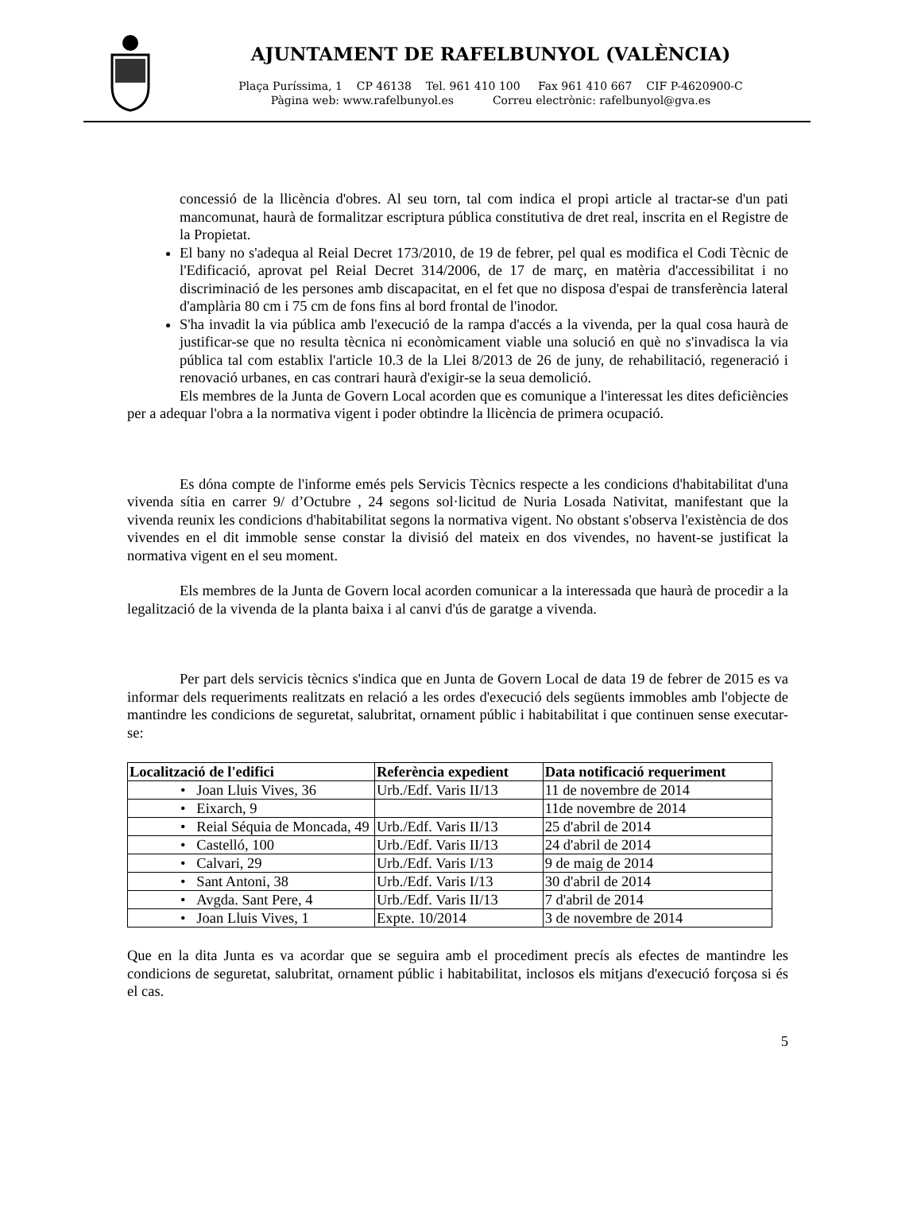AJUNTAMENT DE RAFELBUNYOL (VALÈNCIA)
Plaça Puríssima, 1 CP 46138 Tel. 961 410 100 Fax 961 410 667 CIF P-4620900-C
Pàgina web: www.rafelbunyol.es Correu electrònic: rafelbunyol@gva.es
concessió de la llicència d'obres. Al seu torn, tal com indica el propi article al tractar-se d'un pati mancomunat, haurà de formalitzar escriptura pública constitutiva de dret real, inscrita en el Registre de la Propietat.
El bany no s'adequa al Reial Decret 173/2010, de 19 de febrer, pel qual es modifica el Codi Tècnic de l'Edificació, aprovat pel Reial Decret 314/2006, de 17 de març, en matèria d'accessibilitat i no discriminació de les persones amb discapacitat, en el fet que no disposa d'espai de transferència lateral d'amplària 80 cm i 75 cm de fons fins al bord frontal de l'inodor.
S'ha invadit la via pública amb l'execució de la rampa d'accés a la vivenda, per la qual cosa haurà de justificar-se que no resulta tècnica ni econòmicament viable una solució en què no s'invadisca la via pública tal com establix l'article 10.3 de la Llei 8/2013 de 26 de juny, de rehabilitació, regeneració i renovació urbanes, en cas contrari haurà d'exigir-se la seua demolició.
Els membres de la Junta de Govern Local acorden que es comunique a l'interessat les dites deficiències per a adequar l'obra a la normativa vigent i poder obtindre la llicència de primera ocupació.
Es dóna compte de l'informe emés pels Servicis Tècnics respecte a les condicions d'habitabilitat d'una vivenda sítia en carrer 9/ d’Octubre , 24 segons sol·licitud de Nuria Losada Nativitat, manifestant que la vivenda reunix les condicions d'habitabilitat segons la normativa vigent. No obstant s'observa l'existència de dos vivendes en el dit immoble sense constar la divisió del mateix en dos vivendes, no havent-se justificat la normativa vigent en el seu moment.
Els membres de la Junta de Govern local acorden comunicar a la interessada que haurà de procedir a la legalització de la vivenda de la planta baixa i al canvi d'ús de garatge a vivenda.
Per part dels servicis tècnics s'indica que en Junta de Govern Local de data 19 de febrer de 2015 es va informar dels requeriments realitzats en relació a les ordes d'execució dels següents immobles amb l'objecte de mantindre les condicions de seguretat, salubritat, ornament públic i habitabilitat i que continuen sense executar-se:
| Localització de l'edifici | Referència expedient | Data notificació requeriment |
| --- | --- | --- |
| • Joan Lluis Vives, 36 | Urb./Edf. Varis II/13 | 11 de novembre de 2014 |
| • Eixarch, 9 | | 11de novembre de 2014 |
| • Reial Séquia de Moncada, 49 | Urb./Edf. Varis II/13 | 25 d'abril de 2014 |
| • Castelló, 100 | Urb./Edf. Varis II/13 | 24 d'abril de 2014 |
| • Calvari, 29 | Urb./Edf. Varis I/13 | 9 de maig de 2014 |
| • Sant Antoni, 38 | Urb./Edf. Varis I/13 | 30 d'abril de 2014 |
| • Avgda. Sant Pere, 4 | Urb./Edf. Varis II/13 | 7 d'abril de 2014 |
| • Joan Lluis Vives, 1 | Expte. 10/2014 | 3 de novembre de 2014 |
Que en la dita Junta es va acordar que se seguira amb el procediment precís als efectes de mantindre les condicions de seguretat, salubritat, ornament públic i habitabilitat, inclosos els mitjans d'execució forçosa si és el cas.
5